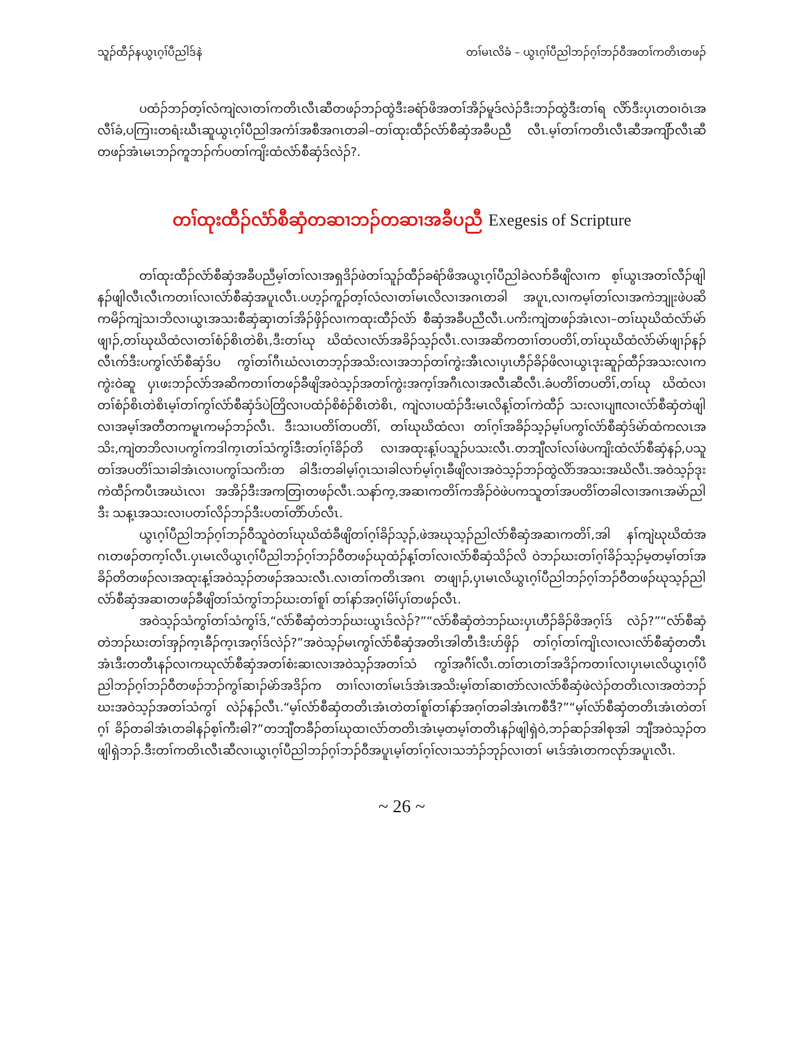သူၣ်ထီၣ်နယွၤဂ့ၢ်ပီညါဒ်နဲ တၢ်မၤလိခံ – ယွၤဂ့ၢ်ပီညါဘၣ်ဂ့ၢ်ဘၣ်ဝီအတၢ်ကတိၤတဖၣ်
ပထံၣ်ဘၣ်တ့ၢ်လံကျဲလၢတၢ်ကတိၤလီၤဆီတဖၣ်ဘၣ်ထွဲဒီးခရံာ်ဖိအတၢ်အိၣ်မူဒ်လဲၣ်ဒီးဘၣ်ထွဲဒီးတၢ်ရ လိာ်ဒီးပှၤတဝၢဝံၤအလီၢ်ခံ,ပကြၢးတရံးဃီၤဆူယွၤဂ့ၢ်ပီညါအကံၢ်အစီအဂၤတခါ–တၢ်ထုးထီၣ်လံာ်စီဆှံအခီပညီ လီၤ.မ့ၢ်တၢ်ကတိၤလီၤဆီအကျိာ်လီၤဆီတဖၣ်အံၤမၤဘၣ်ကူဘၣ်က်ပတၢ်ကျိးထံလံာ်စီဆှံဒ်လဲၣ်?.
တၢ်ထုးထီၣ်လံာ်စီဆှံတဆၢဘၣ်တဆၢအခီပညီ Exegesis of Scripture
တၢ်ထုးထီၣ်လံာ်စီဆှံအခီပညီမ့ၢ်တၢ်လၢအရှဒိၣ်ဖဲတၢ်သူၣ်ထီၣ်ခရံာ်ဖိအယွၤဂ့ၢ်ပီညါခဲလၢာ်ခီဖျိလၢက စ့ၢ်ယွၤအတၢ်လီၣ်ဖျါနၣ်ဖျါလီၤလီၤကတၢၢ်လၢလံာ်စီဆှံအပူၤလီၤ.ပဟ့ၣ်ကူၣ်တ့ၢ်လံလၢတၢ်မၤလိလၢအဂၤတခါ အပူၤ,လၢကမ့ၢ်တၢ်လၢအကဲဘျုးဖဲပဆိကမိၣ်ကျဲသၢဘိလၢယွၤအသးစီဆှံဆှၢတၢ်အိၣ်ဖှိၣ်လၢကထုးထီၣ်လံာ် စီဆှံအခီပညီလီၤ.ပကိးကျဲတဖၣ်အံၤလၢ–တၢ်ဃုဃိထံလံာ်မဲာ်ဖျၢၣ်,တၢ်ဃုဃိထံလၢတၢ်စံၣ်စိၤတဲစိၤ,ဒီးတၢ်ဃု ဃိထံလၢလံာ်အခိၣ်သ့ၣ်လီၤ.လၢအဆိကတၢၢ်တပတိၢ်,တၢ်ဃုဃိထံလံာ်မဲာ်ဖျၢၣ်နၣ်လီၤက်ဒီးပကွၢ်လံာ်စီဆှံဒ်ပ ကွၢ်တၢ်ဂီၤဃံလၤတဘ့ၣ်အသိးလၢအဘၣ်တၢ်ကွဲးအီၤလၢပှၤဟီၣ်ခိၣ်ဖိလၢယွၤဒုးဆူၣ်ထီၣ်အသးလၢကကွဲးဝဲဆူ ပှၤဖးဘၣ်လံာ်အဆိကတၢၢ်တဖၣ်ခီဖျိအဝဲသ့ၣ်အတၢ်ကွဲးအက့ၢ်အဂီၤလၢအလီၤဆီလီၤ.ခံပတိၢ်တပတိၢ်,တၢ်ဃု ဃိထံလၢတၢ်စံၣ်စိၤတဲစိၤမ့ၢ်တၢ်ကွၢ်လံာ်စီဆှံဒ်ပဲတြိလၢပထံၣ်စိစံၣ်စိၤတဲစိၤ, ကျဲလၢပထံၣ်ဒီးမၤလိန့ၢ်တၢ်ကဲထီၣ် သးလၢပျπလၢလံာ်စီဆှံတဲဖျါလၢအမ့ၢ်အတီတကမူၤကမၣ်ဘၣ်လီၤ. ဒီးသၢပတိၢ်တပတိၢ်, တၢ်ဃုဃိထံလၢ တၢ်ဂ့ၢ်အခိၣ်သ့ၣ်မ့ၢ်ပကွၢ်လံာ်စီဆှံဒ်မဲာ်ထံကလၤအသိး,ကျဲတဘိလၢပကွၢ်ကဒါက့ၤတၢ်သံကွၢ်ဒီးတၢ်ဂ့ၢ်ခိၣ်တိ လၢအထုးန့ၢ်ပသူၣ်ပသးလီၤ.တဘျီလၢ်လၢ်ဖဲပကျိးထံလံာ်စီဆှံနၣ်,ပသူတၢ်အပတိၢ်သၢခါအံၤလၢပကွၢ်သကိးတ ခါဒီးတခါမ့ၢ်ဂ့ၤသၢခါလၢာ်မ့ၢ်ဂ့ၤခီဖျိလၢအဝဲသ့ၣ်ဘၣ်ထွဲလိာ်အသးအဃိလီၤ.အဝဲသ့ၣ်ဒုးကဲထီၣ်ကပီၤအဃဲၤလၢ အအိၣ်ဒီးအကတြၢတဖၣ်လီၤ.သနာ်က့,အဆၢကတိၢ်ကအိၣ်ဝဲဖဲပကသူတၢ်အပတိၢ်တခါလၢအဂၤအမဲာ်ညါဒီး သန့ၤအသးလၢပတၢ်လိၣ်ဘၣ်ဒီးပတၢ်တိာ်ဟ်လီၤ.
ယွၤဂ့ၢ်ပီညါဘၣ်ဂ့ၢ်ဘၣ်ဝီသူဝဲတၢ်ဃုဃိထံခီဖျိတၢ်ဂ့ၢ်ခိၣ်သ့ၣ်,ဖဲအဃုသ့ၣ်ညါလံာ်စီဆှံအဆၢကတိၢ်,အါ နၢ်ကျဲဃုဃိထံအဂၤတဖၣ်တက့ၢ်လီၤ.ပှၤမၤလိယွၤဂ့ၢ်ပီညါဘၣ်ဂ့ၢ်ဘၣ်ဝီတဖၣ်ဃုထံၣ်န့ၢ်တၢ်လၢလံာ်စီဆှံသိၣ်လိ ဝဲဘၣ်ဃးတၢ်ဂ့ၢ်ခိၣ်သ့ၣ်မ့တမ့ၢ်တၢ်အခိၣ်တိတဖၣ်လၢအထုးန့ၢ်အဝဲသ့ၣ်တဖၣ်အသးလီၤ.လၢတၢ်ကတိၤအဂၤ တဖျၢၣ်,ပှၤမၤလိယွၤဂ့ၢ်ပီညါဘၣ်ဂ့ၢ်ဘၣ်ဝီတဖၣ်ဃုသ့ၣ်ညါလံာ်စီဆှံအဆၢတဖၣ်ခီဖျိတၢ်သံကွၢ်ဘၣ်ဃးတၢ်စူၢ် တၢ်နာ်အဂ့ၢ်မိၢ်ပှၢ်တဖၣ်လီၤ.
အဝဲသ့ၣ်သံကွၢ်တၢ်သံကွၢ်ဒ်,“လံာ်စီဆှံတဲဘၣ်ဃးယွၤဒ်လဲၣ်?”“လံာ်စီဆှံတဲဘၣ်ဃးပှၤဟီၣ်ခိၣ်ဖိအဂ့ၢ်ဒ် လဲၣ်?”“လံာ်စီဆှံတဲဘၣ်ဃးတၢ်အှၣ်က့ၤခီၣ်က့ၤအဂ့ၢ်ဒ်လဲၣ်?”အဝဲသ့ၣ်မၤကွၢ်လံာ်စီဆှံအတိၤအါတီၤဒီးဟ်ဖှိၣ် တၢ်ဂ့ၢ်တၢ်ကျိၤလၢလၢလံာ်စီဆှံတတီၤအံၤဒီးတတီၤနၣ်လၢကဃုလံာ်စီဆှံအတၢ်စံးဆၢလၢအဝဲသ့ၣ်အတၢ်သံ ကွၢ်အဂီၢ်လီၤ.တၢ်တၤတၢ်အဒိၣ်ကတၢၢ်လၢပှၤမၤလိယွၤဂ့ၢ်ပီညါဘၣ်ဂ့ၢ်ဘၣ်ဝီတဖၣ်ဘၣ်ကွၢ်ဆၢၣ်မဲာ်အဒိၣ်က တၢၢ်လၢတၢ်မၤဒ်အံၤအသိးမ့ၢ်တၢ်ဆၢတဲာ်လၢလံာ်စီဆှံဖဲလဲၣ်တတိၤလၢအတဲဘၣ်ဃးအဝဲသ့ၣ်အတၢ်သံကွၢ် လဲၣ်နၣ်လီၤ.“မ့ၢ်လံာ်စီဆှံတတိၤအံၤတဲတၢ်စူၢ်တၢ်နာ်အဂ့ၢ်တခါအံၤကစီဒီ?”“မ့ၢ်လံာ်စီဆှံတတိၤအံၤတဲတၢ်ဂ့ၢ် ခိၣ်တခါအံၤတခါနၣ်စ့ၢ်ကီးဓါ?”တဘျီတခီၣ်တၢ်ဃုထၢလံာ်တတိၤအံၤမ့တမ့ၢ်တတိၤနၣ်ဖျါရှဲဝဲ,ဘၣ်ဆၣ်အါစုအါ ဘျီအဝဲသ့ၣ်တဖျါရှဲဘၣ်.ဒီးတၢ်ကတိၤလီၤဆီလၢယွၤဂ့ၢ်ပီညါဘၣ်ဂ့ၢ်ဘၣ်ဝီအပူၤမ့ၢ်တၢ်ဂ့ၢ်လၢသဘံၣ်ဘုၣ်လၢတၢ် မၤဒ်အံၤတကလုာ်အပူၤလီၤ.
~ 26 ~